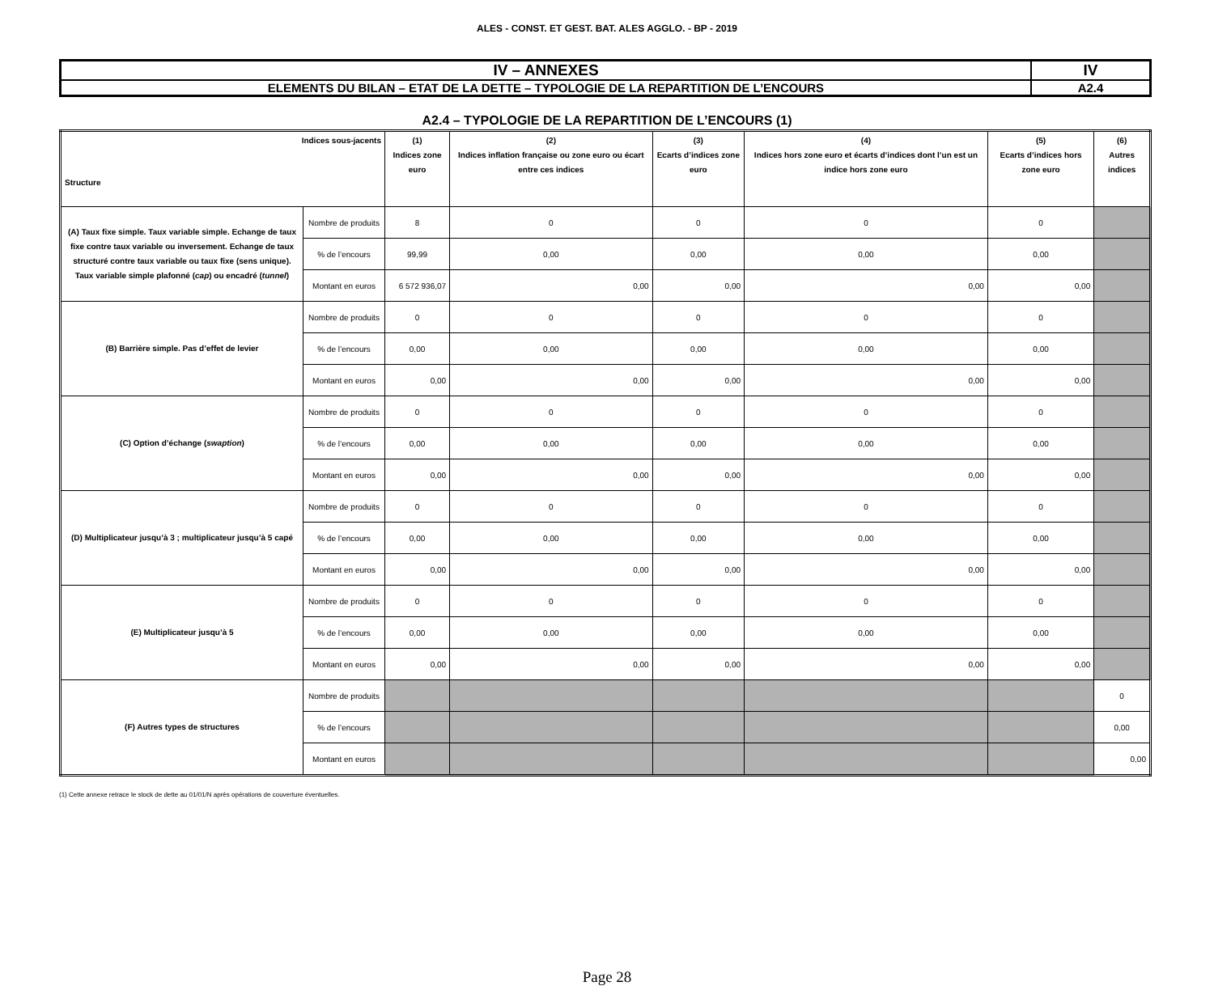ALES - CONST. ET GEST. BAT. ALES AGGLO. - BP - 2019
| IV – ANNEXES | IV |
| ELEMENTS DU BILAN – ETAT DE LA DETTE – TYPOLOGIE DE LA REPARTITION DE L’ENCOURS | A2.4 |
A2.4 – TYPOLOGIE DE LA REPARTITION DE L’ENCOURS (1)
| Indices sous-jacents Structure | | (1) Indices zone euro | (2) Indices inflation française ou zone euro ou écart entre ces indices | (3) Ecarts d’indices zone euro | (4) Indices hors zone euro et écarts d’indices dont l’un est un indice hors zone euro | (5) Ecarts d’indices hors zone euro | (6) Autres indices |
| --- | --- | --- | --- | --- | --- | --- | --- |
| (A) Taux fixe simple. Taux variable simple. Echange de taux fixe contre taux variable ou inversement. Echange de taux structuré contre taux variable ou taux fixe (sens unique). Taux variable simple plafonné ( cap ) ou encadré ( tunnel ) | Nombre de produits | 8 | 0 | 0 | 0 | 0 | |
| | % de l’encours | 99,99 | 0,00 | 0,00 | 0,00 | 0,00 | |
| | Montant en euros | 6 572 936,07 | 0,00 | 0,00 | 0,00 | 0,00 | |
| (B) Barrière simple. Pas d’effet de levier | Nombre de produits | 0 | 0 | 0 | 0 | 0 | |
| | % de l’encours | 0,00 | 0,00 | 0,00 | 0,00 | 0,00 | |
| | Montant en euros | 0,00 | 0,00 | 0,00 | 0,00 | 0,00 | |
| (C) Option d’échange ( swaption ) | Nombre de produits | 0 | 0 | 0 | 0 | 0 | |
| | % de l’encours | 0,00 | 0,00 | 0,00 | 0,00 | 0,00 | |
| | Montant en euros | 0,00 | 0,00 | 0,00 | 0,00 | 0,00 | |
| (D) Multiplicateur jusqu’à 3 ; multiplicateur jusqu’à 5 capé | Nombre de produits | 0 | 0 | 0 | 0 | 0 | |
| | % de l’encours | 0,00 | 0,00 | 0,00 | 0,00 | 0,00 | |
| | Montant en euros | 0,00 | 0,00 | 0,00 | 0,00 | 0,00 | |
| (E) Multiplicateur jusqu’à 5 | Nombre de produits | 0 | 0 | 0 | 0 | 0 | |
| | % de l’encours | 0,00 | 0,00 | 0,00 | 0,00 | 0,00 | |
| | Montant en euros | 0,00 | 0,00 | 0,00 | 0,00 | 0,00 | |
| (F) Autres types de structures | Nombre de produits | | | | | | 0 |
| | % de l’encours | | | | | | 0,00 |
| | Montant en euros | | | | | | 0,00 |
(1) Cette annexe retrace le stock de dette au 01/01/N après opérations de couverture éventuelles.
Page 28